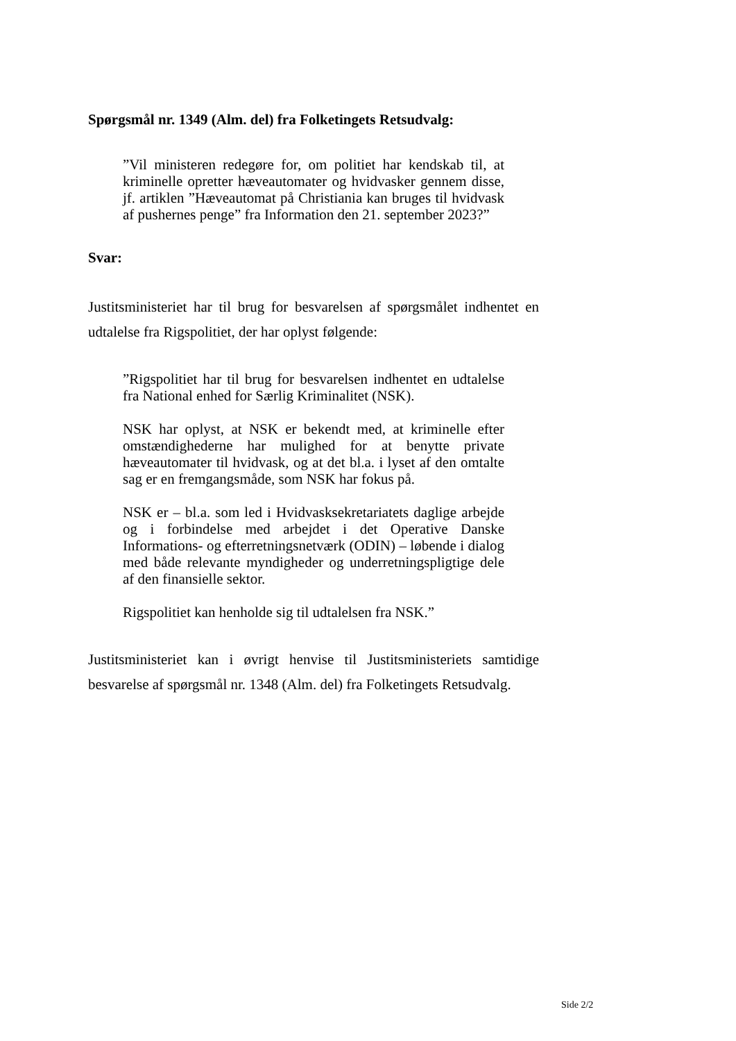Spørgsmål nr. 1349 (Alm. del) fra Folketingets Retsudvalg:
”Vil ministeren redegøre for, om politiet har kendskab til, at kriminelle opretter hæveautomater og hvidvasker gennem disse, jf. artiklen ”Hæveautomat på Christiania kan bruges til hvidvask af pushernes penge” fra Information den 21. september 2023?”
Svar:
Justitsministeriet har til brug for besvarelsen af spørgsmålet indhentet en udtalelse fra Rigspolitiet, der har oplyst følgende:
”Rigspolitiet har til brug for besvarelsen indhentet en udtalelse fra National enhed for Særlig Kriminalitet (NSK).
NSK har oplyst, at NSK er bekendt med, at kriminelle efter omstændighederne har mulighed for at benytte private hæveautomater til hvidvask, og at det bl.a. i lyset af den omtalte sag er en fremgangsmåde, som NSK har fokus på.
NSK er – bl.a. som led i Hvidvasksekretariatets daglige arbejde og i forbindelse med arbejdet i det Operative Danske Informations- og efterretningsnetværk (ODIN) – løbende i dialog med både relevante myndigheder og underretningspligtige dele af den finansielle sektor.
Rigspolitiet kan henholde sig til udtalelsen fra NSK.”
Justitsministeriet kan i øvrigt henvise til Justitsministeriets samtidige besvarelse af spørgsmål nr. 1348 (Alm. del) fra Folketingets Retsudvalg.
Side 2/2